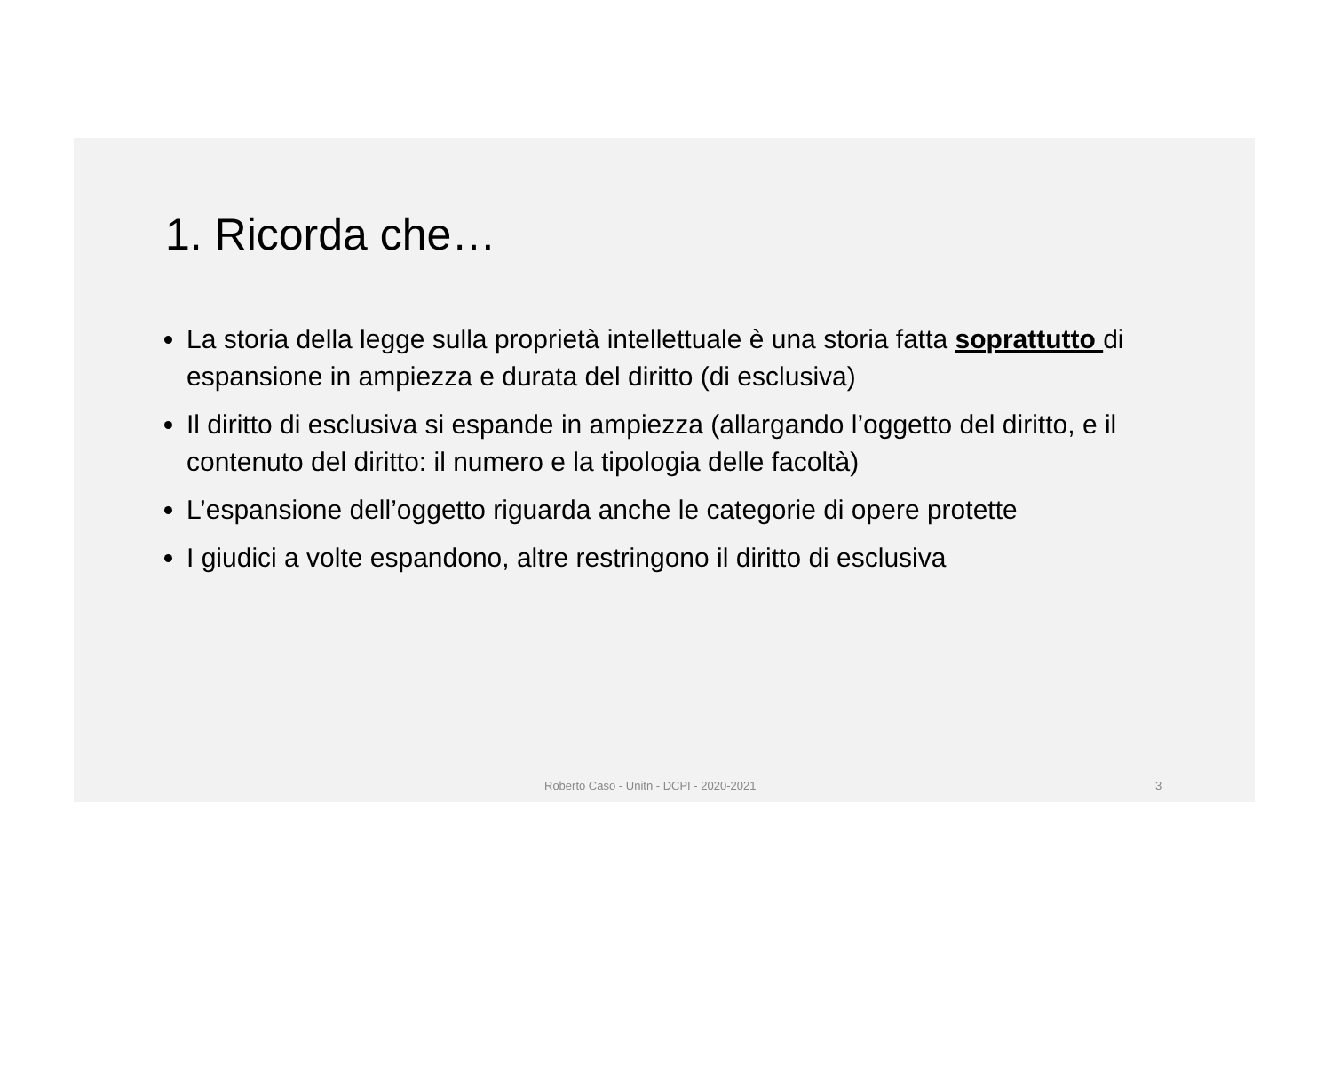1. Ricorda che…
La storia della legge sulla proprietà intellettuale è una storia fatta soprattutto di espansione in ampiezza e durata del diritto (di esclusiva)
Il diritto di esclusiva si espande in ampiezza (allargando l’oggetto del diritto, e il contenuto del diritto: il numero e la tipologia delle facoltà)
L’espansione dell’oggetto riguarda anche le categorie di opere protette
I giudici a volte espandono, altre restringono il diritto di esclusiva
Roberto Caso - Unitn - DCPI - 2020-2021 3